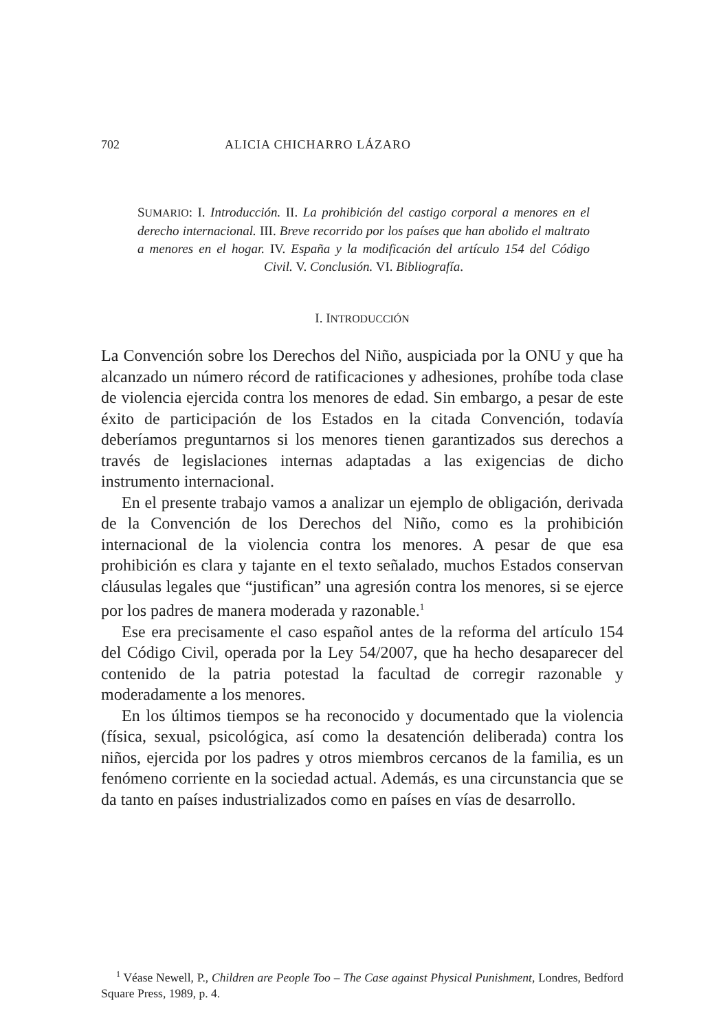702 ALICIA CHICHARRO LÁZARO
SUMARIO: I. Introducción. II. La prohibición del castigo corporal a menores en el derecho internacional. III. Breve recorrido por los países que han abolido el maltrato a menores en el hogar. IV. España y la modificación del artículo 154 del Código Civil. V. Conclusión. VI. Bibliografía.
I. INTRODUCCIÓN
La Convención sobre los Derechos del Niño, auspiciada por la ONU y que ha alcanzado un número récord de ratificaciones y adhesiones, prohíbe toda clase de violencia ejercida contra los menores de edad. Sin embargo, a pesar de este éxito de participación de los Estados en la citada Convención, todavía deberíamos preguntarnos si los menores tienen garantizados sus derechos a través de legislaciones internas adaptadas a las exigencias de dicho instrumento internacional.
En el presente trabajo vamos a analizar un ejemplo de obligación, derivada de la Convención de los Derechos del Niño, como es la prohibición internacional de la violencia contra los menores. A pesar de que esa prohibición es clara y tajante en el texto señalado, muchos Estados conservan cláusulas legales que “justifican” una agresión contra los menores, si se ejerce por los padres de manera moderada y razonable.<sup>1</sup>
Ese era precisamente el caso español antes de la reforma del artículo 154 del Código Civil, operada por la Ley 54/2007, que ha hecho desaparecer del contenido de la patria potestad la facultad de corregir razonable y moderadamente a los menores.
En los últimos tiempos se ha reconocido y documentado que la violencia (física, sexual, psicológica, así como la desatención deliberada) contra los niños, ejercida por los padres y otros miembros cercanos de la familia, es un fenómeno corriente en la sociedad actual. Además, es una circunstancia que se da tanto en países industrializados como en países en vías de desarrollo.
<sup>1</sup> Véase Newell, P., Children are People Too – The Case against Physical Punishment, Londres, Bedford Square Press, 1989, p. 4.